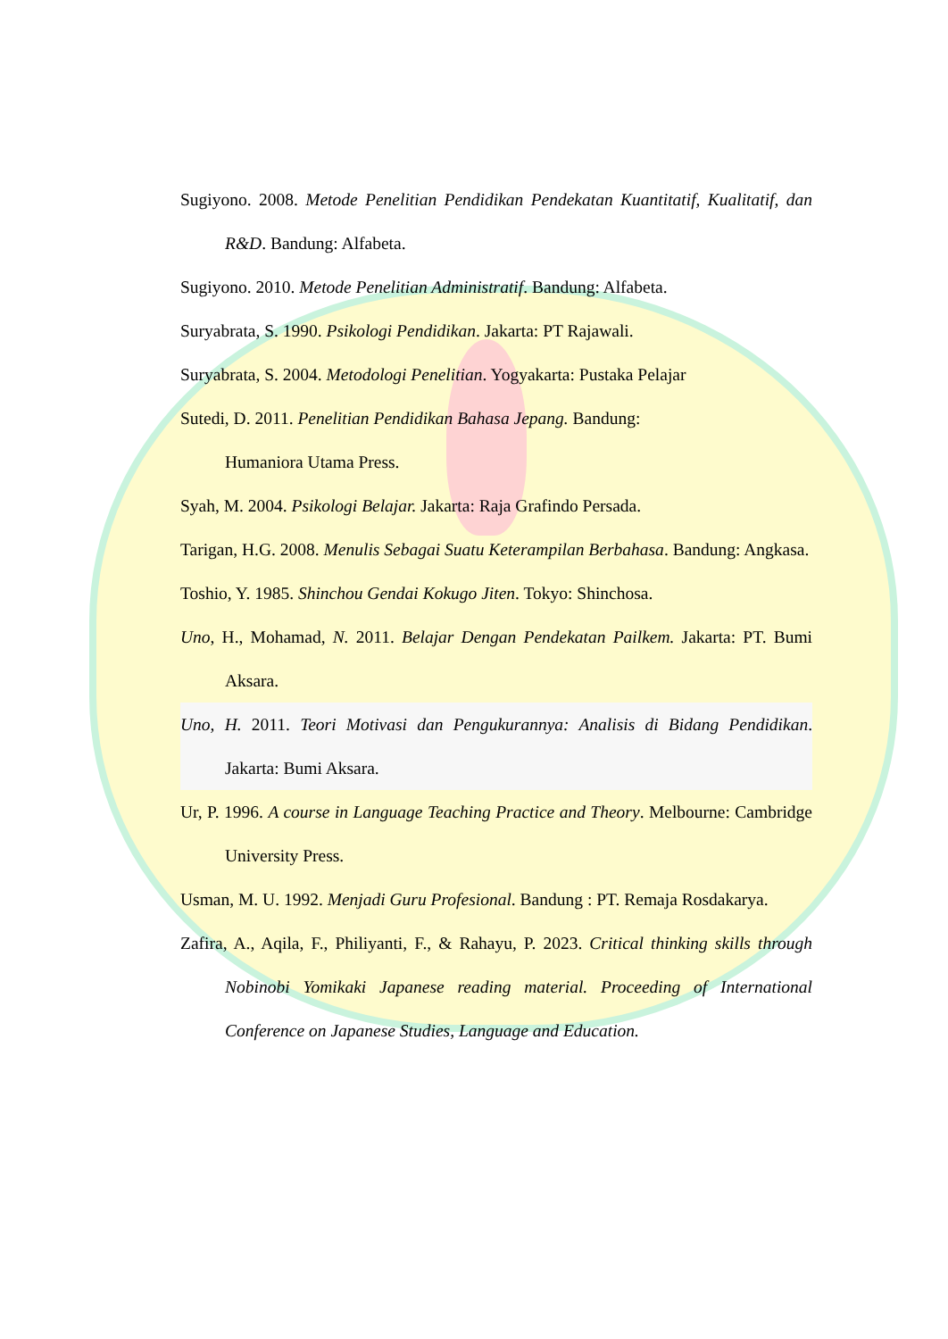Sugiyono. 2008. Metode Penelitian Pendidikan Pendekatan Kuantitatif, Kualitatif, dan R&D. Bandung: Alfabeta.
Sugiyono. 2010. Metode Penelitian Administratif. Bandung: Alfabeta.
Suryabrata, S. 1990. Psikologi Pendidikan. Jakarta: PT Rajawali.
Suryabrata, S. 2004. Metodologi Penelitian. Yogyakarta: Pustaka Pelajar
Sutedi, D. 2011. Penelitian Pendidikan Bahasa Jepang. Bandung:
Humaniora Utama Press.
Syah, M. 2004. Psikologi Belajar. Jakarta: Raja Grafindo Persada.
Tarigan, H.G. 2008. Menulis Sebagai Suatu Keterampilan Berbahasa. Bandung: Angkasa.
Toshio, Y. 1985. Shinchou Gendai Kokugo Jiten. Tokyo: Shinchosa.
Uno, H., Mohamad, N. 2011. Belajar Dengan Pendekatan Pailkem. Jakarta: PT. Bumi Aksara.
Uno, H. 2011. Teori Motivasi dan Pengukurannya: Analisis di Bidang Pendidikan. Jakarta: Bumi Aksara.
Ur, P. 1996. A course in Language Teaching Practice and Theory. Melbourne: Cambridge University Press.
Usman, M. U. 1992. Menjadi Guru Profesional. Bandung : PT. Remaja Rosdakarya.
Zafira, A., Aqila, F., Philiyanti, F., & Rahayu, P. 2023. Critical thinking skills through Nobinobi Yomikaki Japanese reading material. Proceeding of International Conference on Japanese Studies, Language and Education.